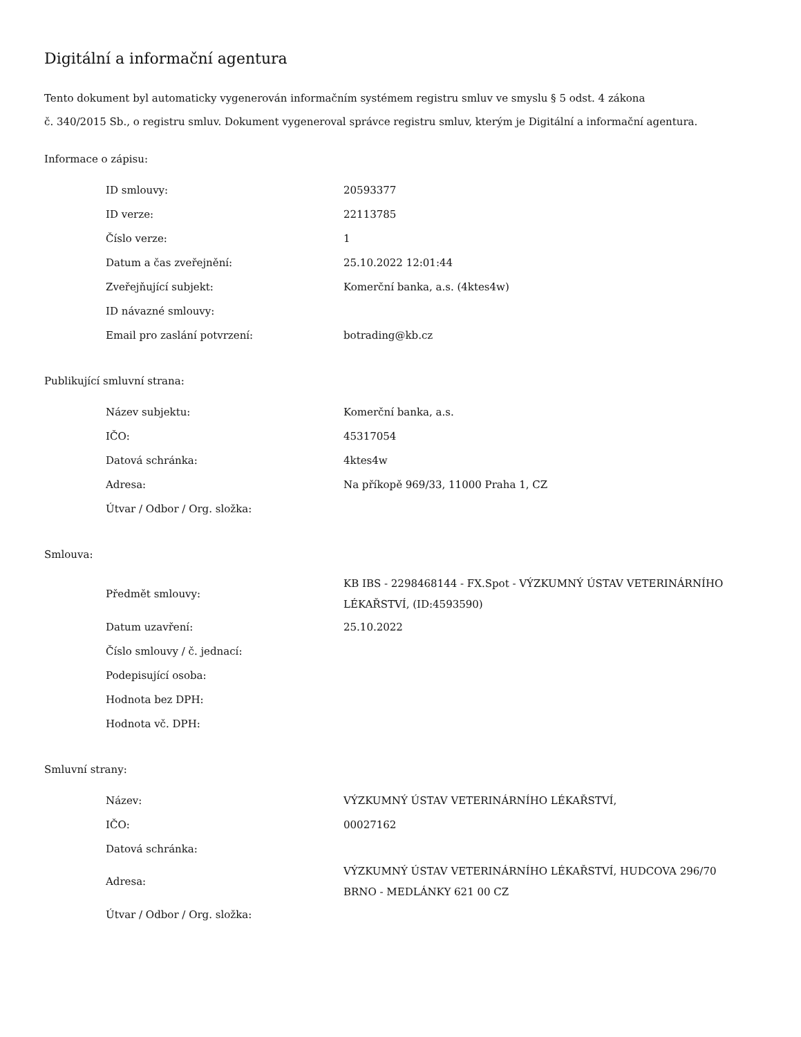Digitální a informační agentura
Tento dokument byl automaticky vygenerován informačním systémem registru smluv ve smyslu § 5 odst. 4 zákona
č. 340/2015 Sb., o registru smluv. Dokument vygeneroval správce registru smluv, kterým je Digitální a informační agentura.
Informace o zápisu:
| ID smlouvy: | 20593377 |
| ID verze: | 22113785 |
| Číslo verze: | 1 |
| Datum a čas zveřejnění: | 25.10.2022 12:01:44 |
| Zveřejňující subjekt: | Komerční banka, a.s. (4ktes4w) |
| ID návazné smlouvy: | |
| Email pro zaslání potvrzení: | botrading@kb.cz |
Publikující smluvní strana:
| Název subjektu: | Komerční banka, a.s. |
| IČO: | 45317054 |
| Datová schránka: | 4ktes4w |
| Adresa: | Na příkopě 969/33, 11000 Praha 1, CZ |
| Útvar / Odbor / Org. složka: | |
Smlouva:
| Předmět smlouvy: | KB IBS - 2298468144 - FX.Spot - VÝZKUMNÝ ÚSTAV VETERINÁRNÍHO LÉKAŘSTVÍ, (ID:4593590) |
| Datum uzavření: | 25.10.2022 |
| Číslo smlouvy / č. jednací: | |
| Podepisující osoba: | |
| Hodnota bez DPH: | |
| Hodnota vč. DPH: | |
Smluvní strany:
| Název: | VÝZKUMNÝ ÚSTAV VETERINÁRNÍHO LÉKAŘSTVÍ, |
| IČO: | 00027162 |
| Datová schránka: | |
| Adresa: | VÝZKUMNÝ ÚSTAV VETERINÁRNÍHO LÉKAŘSTVÍ, HUDCOVA 296/70 BRNO - MEDLÁNKY 621 00 CZ |
| Útvar / Odbor / Org. složka: | |